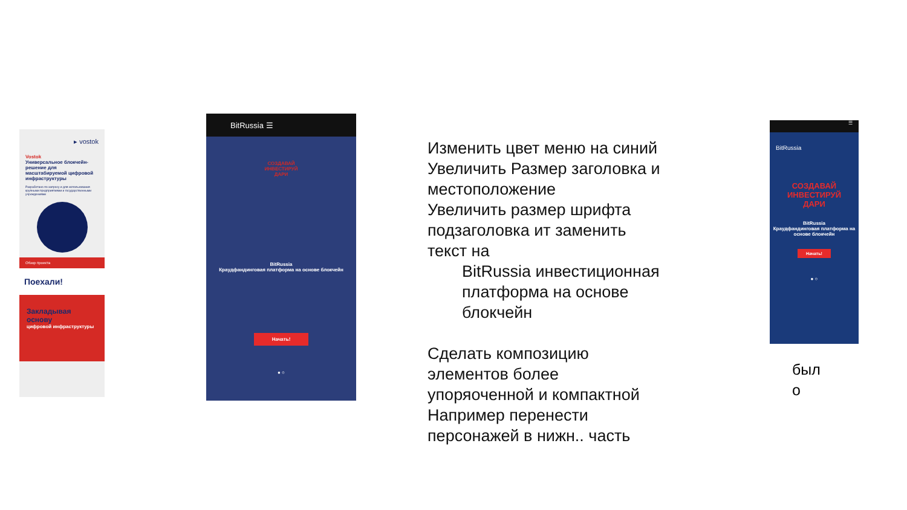▸ vostok
Vostok
Универсальное блокчейн-решение для масштабируемой цифровой инфраструктуры
Разработано по запросу и для использования крупными предприятиями и государственными учреждениями
Обзор проекта
Поехали!
Закладывая основу
цифровой инфраструктуры
BitRussia ☰
СОЗДАВАЙ
ИНВЕСТИРУЙ
ДАРИ
BitRussia
Краудфандинговая платформа на основе блокчейн
Начать!
● ○
Изменить цвет меню на синий
Увеличить Размер заголовка и местоположение
Увеличить размер шрифта подзаголовка ит заменить текст на
BitRussia инвестиционная платформа на основе блокчейн
Сделать композицию элементов более упоряоченной и компактной
Например перенести персонажей в нижн.. часть
☰
BitRussia
СОЗДАВАЙ
ИНВЕСТИРУЙ
ДАРИ
BitRussia
Краудфандинговая платформа на основе блокчейн
Начать!
● ○
был
о